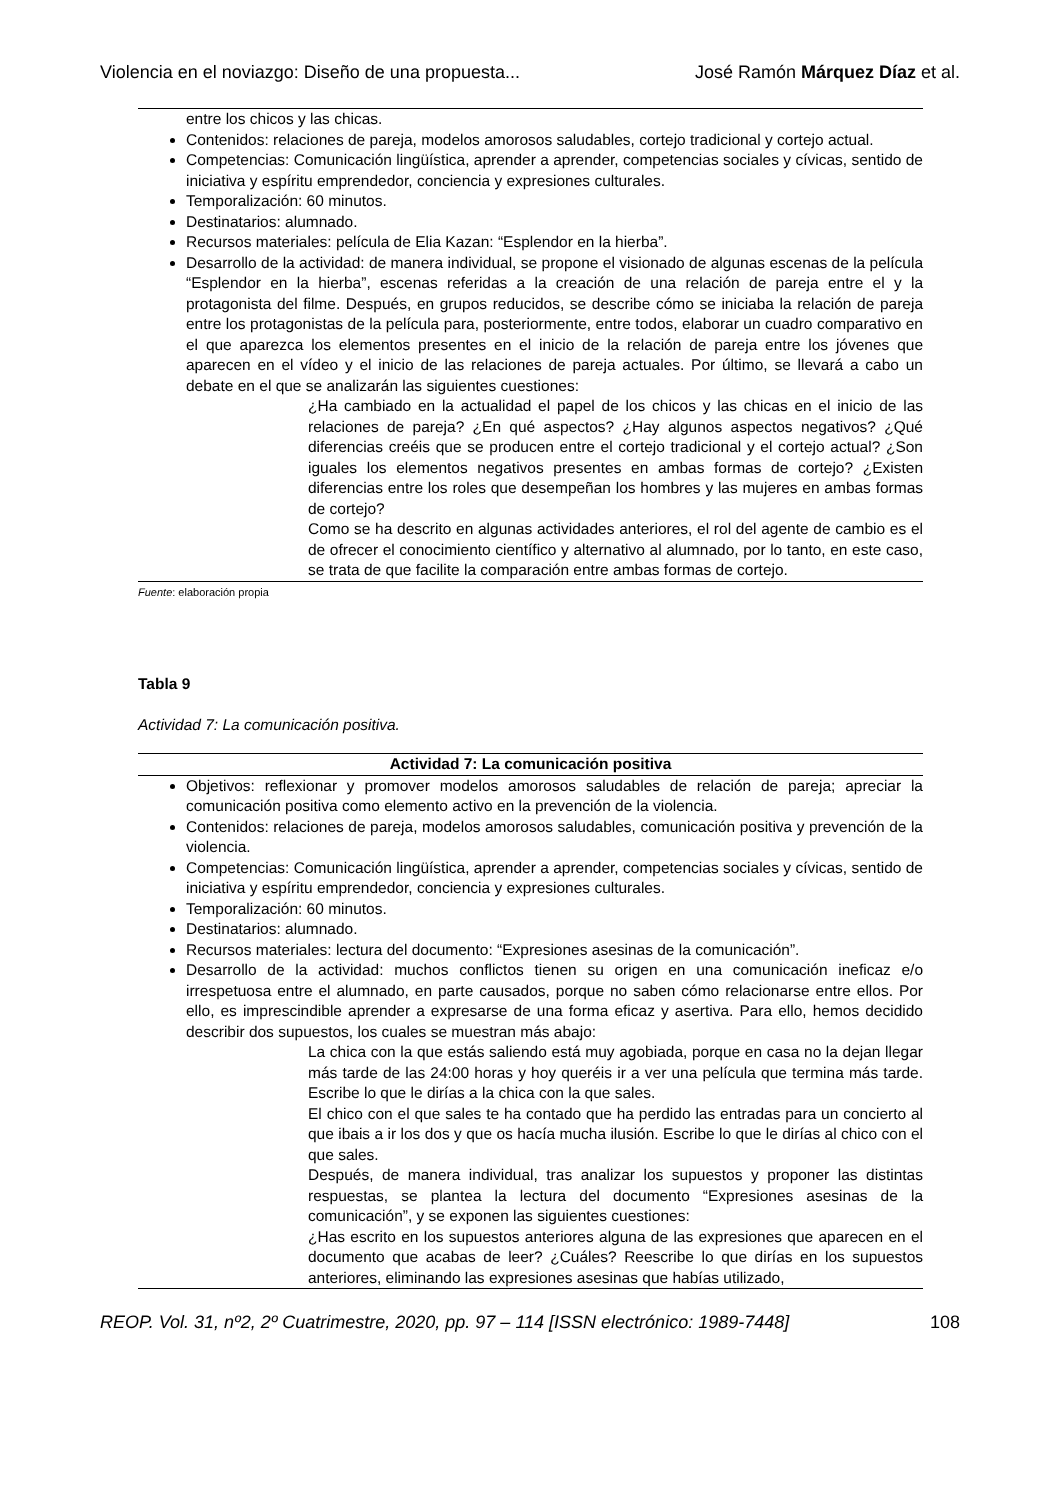Violencia en el noviazgo: Diseño de una propuesta... José Ramón Márquez Díaz et al.
entre los chicos y las chicas.
Contenidos: relaciones de pareja, modelos amorosos saludables, cortejo tradicional y cortejo actual.
Competencias: Comunicación lingüística, aprender a aprender, competencias sociales y cívicas, sentido de iniciativa y espíritu emprendedor, conciencia y expresiones culturales.
Temporalización: 60 minutos.
Destinatarios: alumnado.
Recursos materiales: película de Elia Kazan: “Esplendor en la hierba”.
Desarrollo de la actividad: de manera individual, se propone el visionado de algunas escenas de la película “Esplendor en la hierba”, escenas referidas a la creación de una relación de pareja entre el y la protagonista del filme. Después, en grupos reducidos, se describe cómo se iniciaba la relación de pareja entre los protagonistas de la película para, posteriormente, entre todos, elaborar un cuadro comparativo en el que aparezca los elementos presentes en el inicio de la relación de pareja entre los jóvenes que aparecen en el vídeo y el inicio de las relaciones de pareja actuales. Por último, se llevará a cabo un debate en el que se analizarán las siguientes cuestiones:
¿Ha cambiado en la actualidad el papel de los chicos y las chicas en el inicio de las relaciones de pareja? ¿En qué aspectos? ¿Hay algunos aspectos negativos? ¿Qué diferencias creéis que se producen entre el cortejo tradicional y el cortejo actual? ¿Son iguales los elementos negativos presentes en ambas formas de cortejo? ¿Existen diferencias entre los roles que desempeñan los hombres y las mujeres en ambas formas de cortejo?
Como se ha descrito en algunas actividades anteriores, el rol del agente de cambio es el de ofrecer el conocimiento científico y alternativo al alumnado, por lo tanto, en este caso, se trata de que facilite la comparación entre ambas formas de cortejo.
Fuente: elaboración propia
Tabla 9
Actividad 7: La comunicación positiva.
| Actividad 7: La comunicación positiva |
| --- |
| Objetivos: reflexionar y promover modelos amorosos saludables de relación de pareja; apreciar la comunicación positiva como elemento activo en la prevención de la violencia. Contenidos: relaciones de pareja, modelos amorosos saludables, comunicación positiva y prevención de la violencia. Competencias: Comunicación lingüística, aprender a aprender, competencias sociales y cívicas, sentido de iniciativa y espíritu emprendedor, conciencia y expresiones culturales. Temporalización: 60 minutos. Destinatarios: alumnado. Recursos materiales: lectura del documento: “Expresiones asesinas de la comunicación”. Desarrollo de la actividad: muchos conflictos tienen su origen en una comunicación ineficaz e/o irrespetuosa entre el alumnado, en parte causados, porque no saben cómo relacionarse entre ellos. Por ello, es imprescindible aprender a expresarse de una forma eficaz y asertiva. Para ello, hemos decidido describir dos supuestos, los cuales se muestran más abajo: La chica con la que estás saliendo está muy agobiada, porque en casa no la dejan llegar más tarde de las 24:00 horas y hoy queréis ir a ver una película que termina más tarde. Escribe lo que le dirías a la chica con la que sales. El chico con el que sales te ha contado que ha perdido las entradas para un concierto al que ibais a ir los dos y que os hacía mucha ilusión. Escribe lo que le dirías al chico con el que sales. Después, de manera individual, tras analizar los supuestos y proponer las distintas respuestas, se plantea la lectura del documento “Expresiones asesinas de la comunicación”, y se exponen las siguientes cuestiones: ¿Has escrito en los supuestos anteriores alguna de las expresiones que aparecen en el documento que acabas de leer? ¿Cuáles? Reescribe lo que dirías en los supuestos anteriores, eliminando las expresiones asesinas que habías utilizado, |
REOP. Vol. 31, nº2, 2º Cuatrimestre, 2020, pp. 97 – 114 [ISSN electrónico: 1989-7448] 108